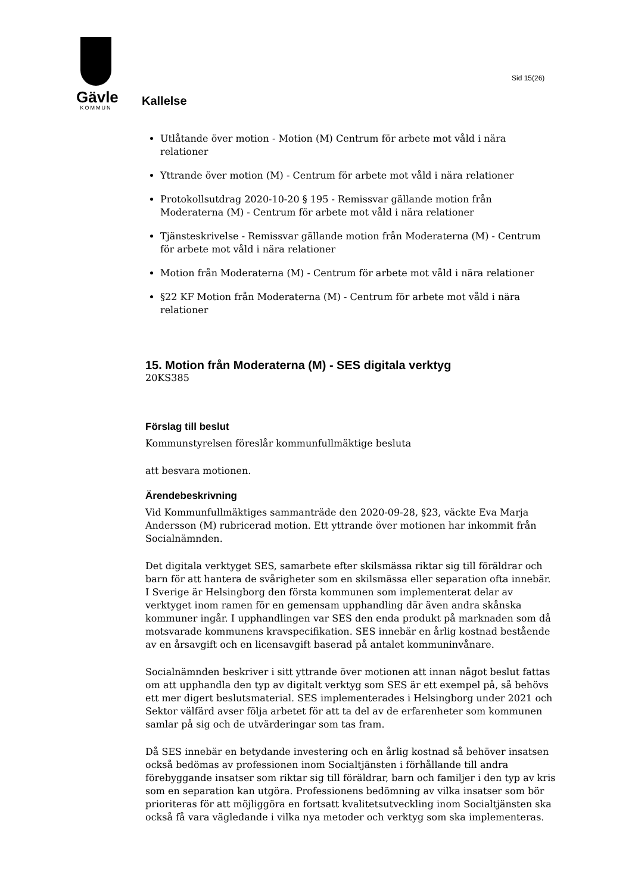Gävle
KOMMUN
Sid 15(26)
Kallelse
Utlåtande över motion - Motion (M) Centrum för arbete mot våld i nära relationer
Yttrande över motion (M) - Centrum för arbete mot våld i nära relationer
Protokollsutdrag 2020-10-20 § 195 - Remissvar gällande motion från Moderaterna (M) - Centrum för arbete mot våld i nära relationer
Tjänsteskrivelse - Remissvar gällande motion från Moderaterna (M) - Centrum för arbete mot våld i nära relationer
Motion från Moderaterna (M) - Centrum för arbete mot våld i nära relationer
§22 KF Motion från Moderaterna (M) - Centrum för arbete mot våld i nära relationer
15. Motion från Moderaterna (M) - SES digitala verktyg
20KS385
Förslag till beslut
Kommunstyrelsen föreslår kommunfullmäktige besluta
att besvara motionen.
Ärendebeskrivning
Vid Kommunfullmäktiges sammanträde den 2020-09-28, §23, väckte Eva Marja Andersson (M) rubricerad motion. Ett yttrande över motionen har inkommit från Socialnämnden.
Det digitala verktyget SES, samarbete efter skilsmässa riktar sig till föräldrar och barn för att hantera de svårigheter som en skilsmässa eller separation ofta innebär. I Sverige är Helsingborg den första kommunen som implementerat delar av verktyget inom ramen för en gemensam upphandling där även andra skånska kommuner ingår. I upphandlingen var SES den enda produkt på marknaden som då motsvarade kommunens kravspecifikation. SES innebär en årlig kostnad bestående av en årsavgift och en licensavgift baserad på antalet kommuninvånare.
Socialnämnden beskriver i sitt yttrande över motionen att innan något beslut fattas om att upphandla den typ av digitalt verktyg som SES är ett exempel på, så behövs ett mer digert beslutsmaterial. SES implementerades i Helsingborg under 2021 och Sektor välfärd avser följa arbetet för att ta del av de erfarenheter som kommunen samlar på sig och de utvärderingar som tas fram.
Då SES innebär en betydande investering och en årlig kostnad så behöver insatsen också bedömas av professionen inom Socialtjänsten i förhållande till andra förebyggande insatser som riktar sig till föräldrar, barn och familjer i den typ av kris som en separation kan utgöra. Professionens bedömning av vilka insatser som bör prioriteras för att möjliggöra en fortsatt kvalitetsutveckling inom Socialtjänsten ska också få vara vägledande i vilka nya metoder och verktyg som ska implementeras.